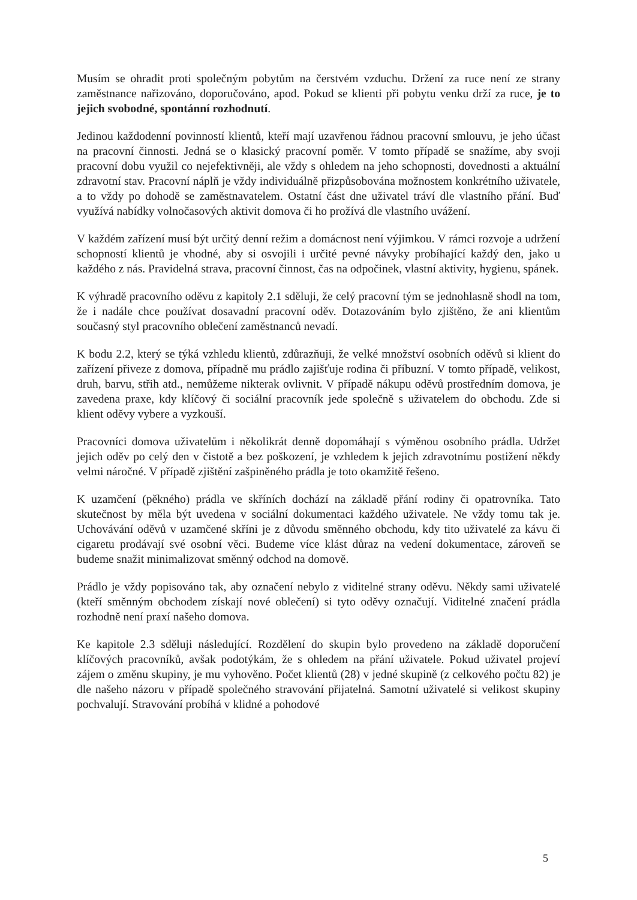Musím se ohradit proti společným pobytům na čerstvém vzduchu. Držení za ruce není ze strany zaměstnance nařizováno, doporučováno, apod. Pokud se klienti při pobytu venku drží za ruce, je to jejich svobodné, spontánní rozhodnutí.
Jedinou každodenní povinností klientů, kteří mají uzavřenou řádnou pracovní smlouvu, je jeho účast na pracovní činnosti. Jedná se o klasický pracovní poměr. V tomto případě se snažíme, aby svoji pracovní dobu využil co nejefektivněji, ale vždy s ohledem na jeho schopnosti, dovednosti a aktuální zdravotní stav. Pracovní náplň je vždy individuálně přizpůsobována možnostem konkrétního uživatele, a to vždy po dohodě se zaměstnavatelem. Ostatní část dne uživatel tráví dle vlastního přání. Buď využívá nabídky volnočasových aktivit domova či ho prožívá dle vlastního uvážení.
V každém zařízení musí být určitý denní režim a domácnost není výjimkou. V rámci rozvoje a udržení schopností klientů je vhodné, aby si osvojili i určité pevné návyky probíhající každý den, jako u každého z nás. Pravidelná strava, pracovní činnost, čas na odpočinek, vlastní aktivity, hygienu, spánek.
K výhradě pracovního oděvu z kapitoly 2.1 sděluji, že celý pracovní tým se jednohlasně shodl na tom, že i nadále chce používat dosavadní pracovní oděv. Dotazováním bylo zjištěno, že ani klientům současný styl pracovního oblečení zaměstnanců nevadí.
K bodu 2.2, který se týká vzhledu klientů, zdůrazňuji, že velké množství osobních oděvů si klient do zařízení přiveze z domova, případně mu prádlo zajišťuje rodina či příbuzní. V tomto případě, velikost, druh, barvu, střih atd., nemůžeme nikterak ovlivnit. V případě nákupu oděvů prostředním domova, je zavedena praxe, kdy klíčový či sociální pracovník jede společně s uživatelem do obchodu. Zde si klient oděvy vybere a vyzkouší.
Pracovníci domova uživatelům i několikrát denně dopomáhají s výměnou osobního prádla. Udržet jejich oděv po celý den v čistotě a bez poškození, je vzhledem k jejich zdravotnímu postižení někdy velmi náročné. V případě zjištění zašpiněného prádla je toto okamžitě řešeno.
K uzamčení (pěkného) prádla ve skříních dochází na základě přání rodiny či opatrovníka. Tato skutečnost by měla být uvedena v sociální dokumentaci každého uživatele. Ne vždy tomu tak je. Uchovávání oděvů v uzamčené skříni je z důvodu směnného obchodu, kdy tito uživatelé za kávu či cigaretu prodávají své osobní věci. Budeme více klást důraz na vedení dokumentace, zároveň se budeme snažit minimalizovat směnný odchod na domově.
Prádlo je vždy popisováno tak, aby označení nebylo z viditelné strany oděvu. Někdy sami uživatelé (kteří směnným obchodem získají nové oblečení) si tyto oděvy označují. Viditelné značení prádla rozhodně není praxí našeho domova.
Ke kapitole 2.3 sděluji následující. Rozdělení do skupin bylo provedeno na základě doporučení klíčových pracovníků, avšak podotýkám, že s ohledem na přání uživatele. Pokud uživatel projeví zájem o změnu skupiny, je mu vyhověno. Počet klientů (28) v jedné skupině (z celkového počtu 82) je dle našeho názoru v případě společného stravování přijatelná. Samotní uživatelé si velikost skupiny pochvalují. Stravování probíhá v klidné a pohodové
5